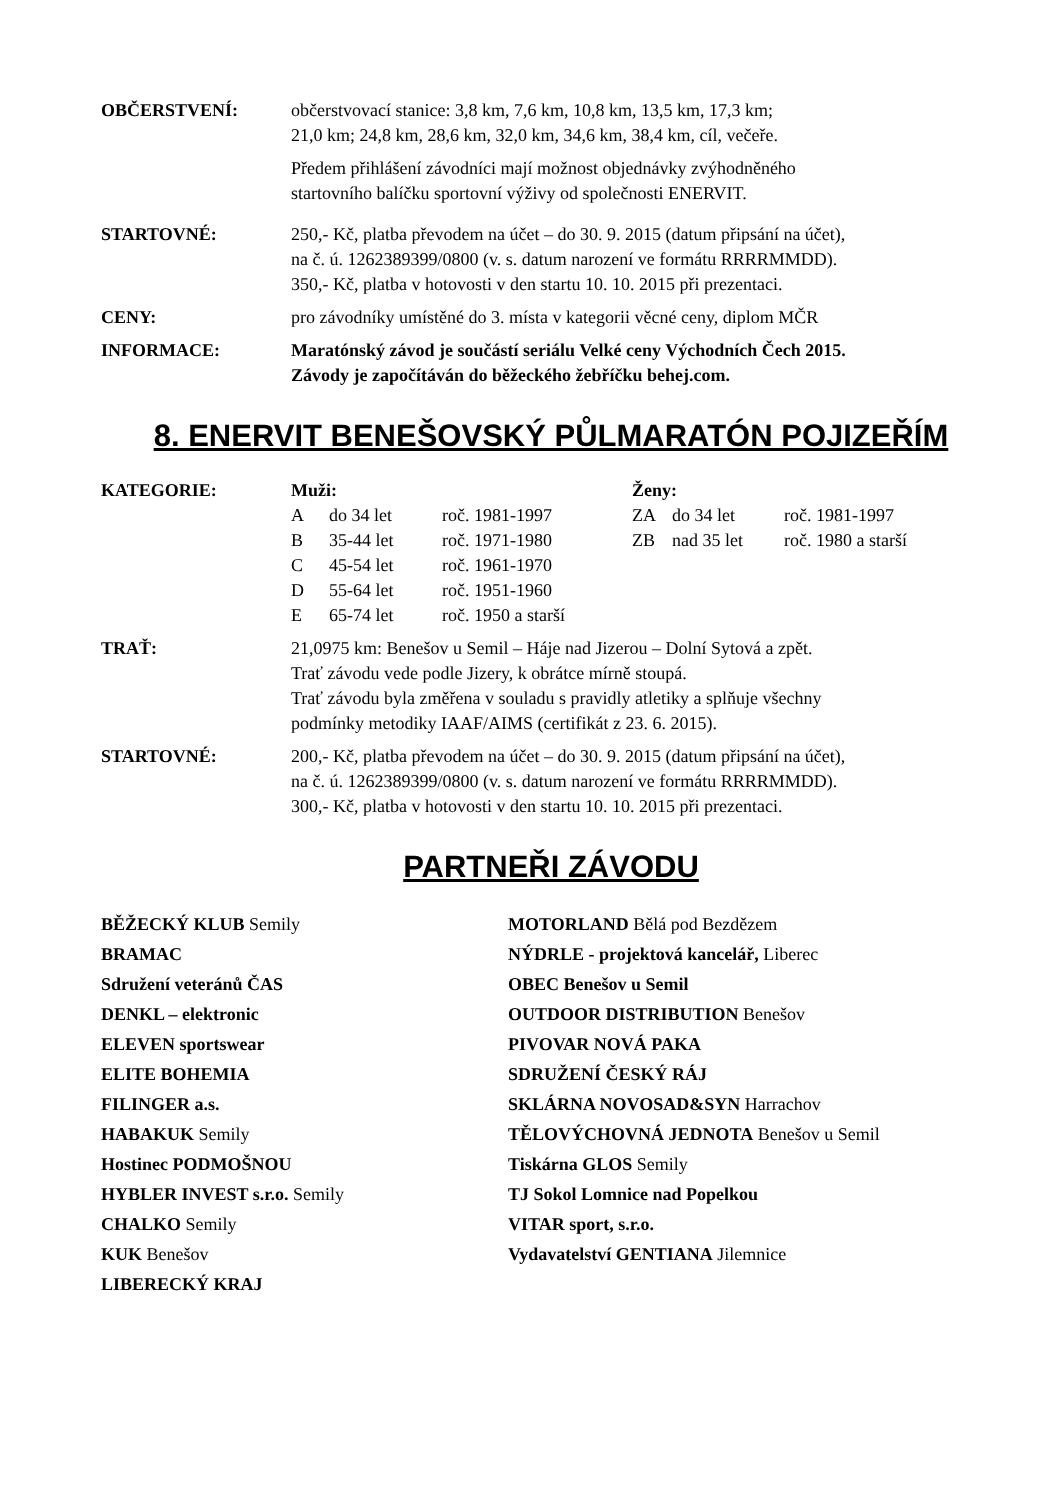OBČERSTVENÍ: občerstvovací stanice: 3,8 km, 7,6 km, 10,8 km, 13,5 km, 17,3 km;
21,0 km; 24,8 km, 28,6 km, 32,0 km, 34,6 km, 38,4 km, cíl, večeře.
Předem přihlášení závodníci mají možnost objednávky zvýhodněného
startovního balíčku sportovní výživy od společnosti ENERVIT.
STARTOVNÉ: 250,- Kč, platba převodem na účet – do 30. 9. 2015 (datum připsání na účet),
na č. ú. 1262389399/0800 (v. s. datum narození ve formátu RRRRMMDD).
350,- Kč, platba v hotovosti v den startu 10. 10. 2015 při prezentaci.
CENY: pro závodníky umístěné do 3. místa v kategorii věcné ceny, diplom MČR
INFORMACE: Maratónský závod je součástí seriálu Velké ceny Východních Čech 2015.
Závody je započítáván do běžeckého žebříčku behej.com.
8. ENERVIT BENEŠOVSKÝ PŮLMARATÓN POJIZEŘÍM
KATEGORIE:
Muži: Ženy: A do 34 let roč. 1981-1997 ZA do 34 let roč. 1981-1997 B 35-44 let roč. 1971-1980 ZB nad 35 let roč. 1980 a starší C 45-54 let roč. 1961-1970 D 55-64 let roč. 1951-1960 E 65-74 let roč. 1950 a starší
TRAŤ: 21,0975 km: Benešov u Semil – Háje nad Jizerou – Dolní Sytová a zpět.
Trať závodu vede podle Jizery, k obrátce mírně stoupá.
Trať závodu byla změřena v souladu s pravidly atletiky a splňuje všechny
podmínky metodiky IAAF/AIMS (certifikát z 23. 6. 2015).
STARTOVNÉ: 200,- Kč, platba převodem na účet – do 30. 9. 2015 (datum připsání na účet),
na č. ú. 1262389399/0800 (v. s. datum narození ve formátu RRRRMMDD).
300,- Kč, platba v hotovosti v den startu 10. 10. 2015 při prezentaci.
PARTNEŘI ZÁVODU
BĚŽECKÝ KLUB Semily
BRAMAC
Sdružení veteránů ČAS
DENKL – elektronic
ELEVEN sportswear
ELITE BOHEMIA
FILINGER a.s.
HABAKUK Semily
Hostinec PODMOŠNOU
HYBLER INVEST s.r.o. Semily
CHALKO Semily
KUK Benešov
LIBERECKÝ KRAJ
MOTORLAND Bělá pod Bezdězem
NÝDRLE - projektová kancelář, Liberec
OBEC Benešov u Semil
OUTDOOR DISTRIBUTION Benešov
PIVOVAR NOVÁ PAKA
SDRUŽENÍ ČESKÝ RÁJ
SKLÁRNA NOVOSAD&SYN Harrachov
TĚLOVÝCHOVNÁ JEDNOTA Benešov u Semil
Tiskárna GLOS Semily
TJ Sokol Lomnice nad Popelkou
VITAR sport, s.r.o.
Vydavatelství GENTIANA Jilemnice